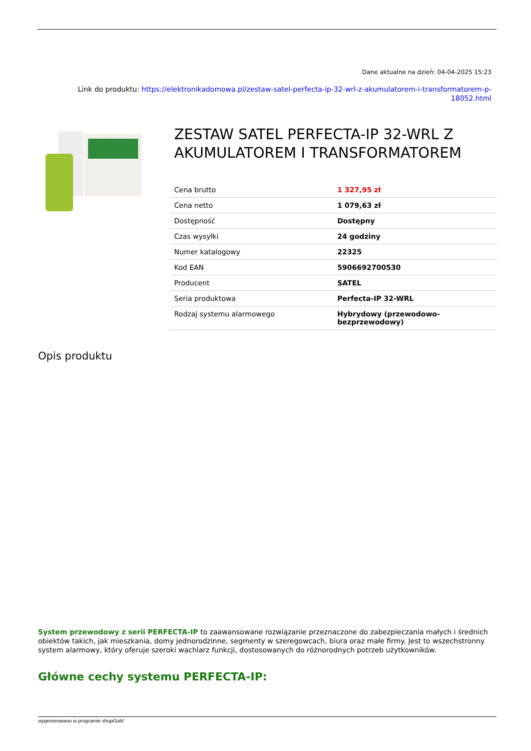Dane aktualne na dzień: 04-04-2025 15:23
Link do produktu: https://elektronikadomowa.pl/zestaw-satel-perfecta-ip-32-wrl-z-akumulatorem-i-transformatorem-p-18052.html
ZESTAW SATEL PERFECTA-IP 32-WRL Z AKUMULATOREM I TRANSFORMATOREM
| Cena brutto | 1 327,95 zł |
| Cena netto | 1 079,63 zł |
| Dostępność | Dostępny |
| Czas wysyłki | 24 godziny |
| Numer katalogowy | 22325 |
| Kod EAN | 5906692700530 |
| Producent | SATEL |
| Seria produktowa | Perfecta-IP 32-WRL |
| Rodzaj systemu alarmowego | Hybrydowy (przewodowo-bezprzewodowy) |
Opis produktu
System przewodowy z serii PERFECTA-IP to zaawansowane rozwiązanie przeznaczone do zabezpieczania małych i średnich obiektów takich, jak mieszkania, domy jednorodzinne, segmenty w szeregowcach, biura oraz małe firmy. Jest to wszechstronny system alarmowy, który oferuje szeroki wachlarz funkcji, dostosowanych do różnorodnych potrzeb użytkowników.
Główne cechy systemu PERFECTA-IP:
wygenerowano w programie shopGold